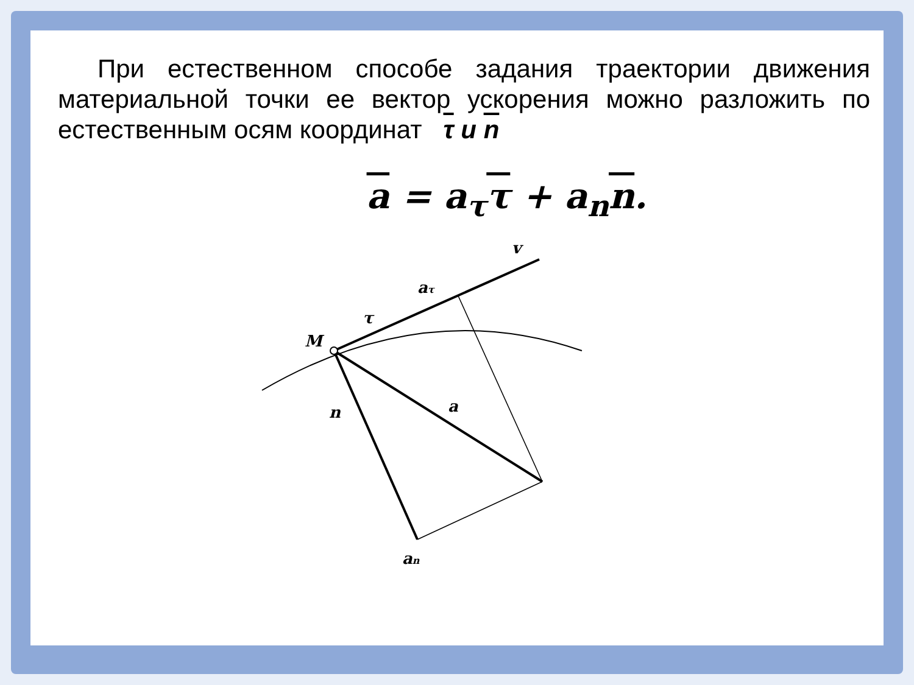При естественном способе задания траектории движения материальной точки ее вектор ускорения можно разложить по естественным осям координат τ и n
a = a<sub>τ</sub>τ + a<sub>n</sub>n.
M
v
aτ
τ
n
a
an